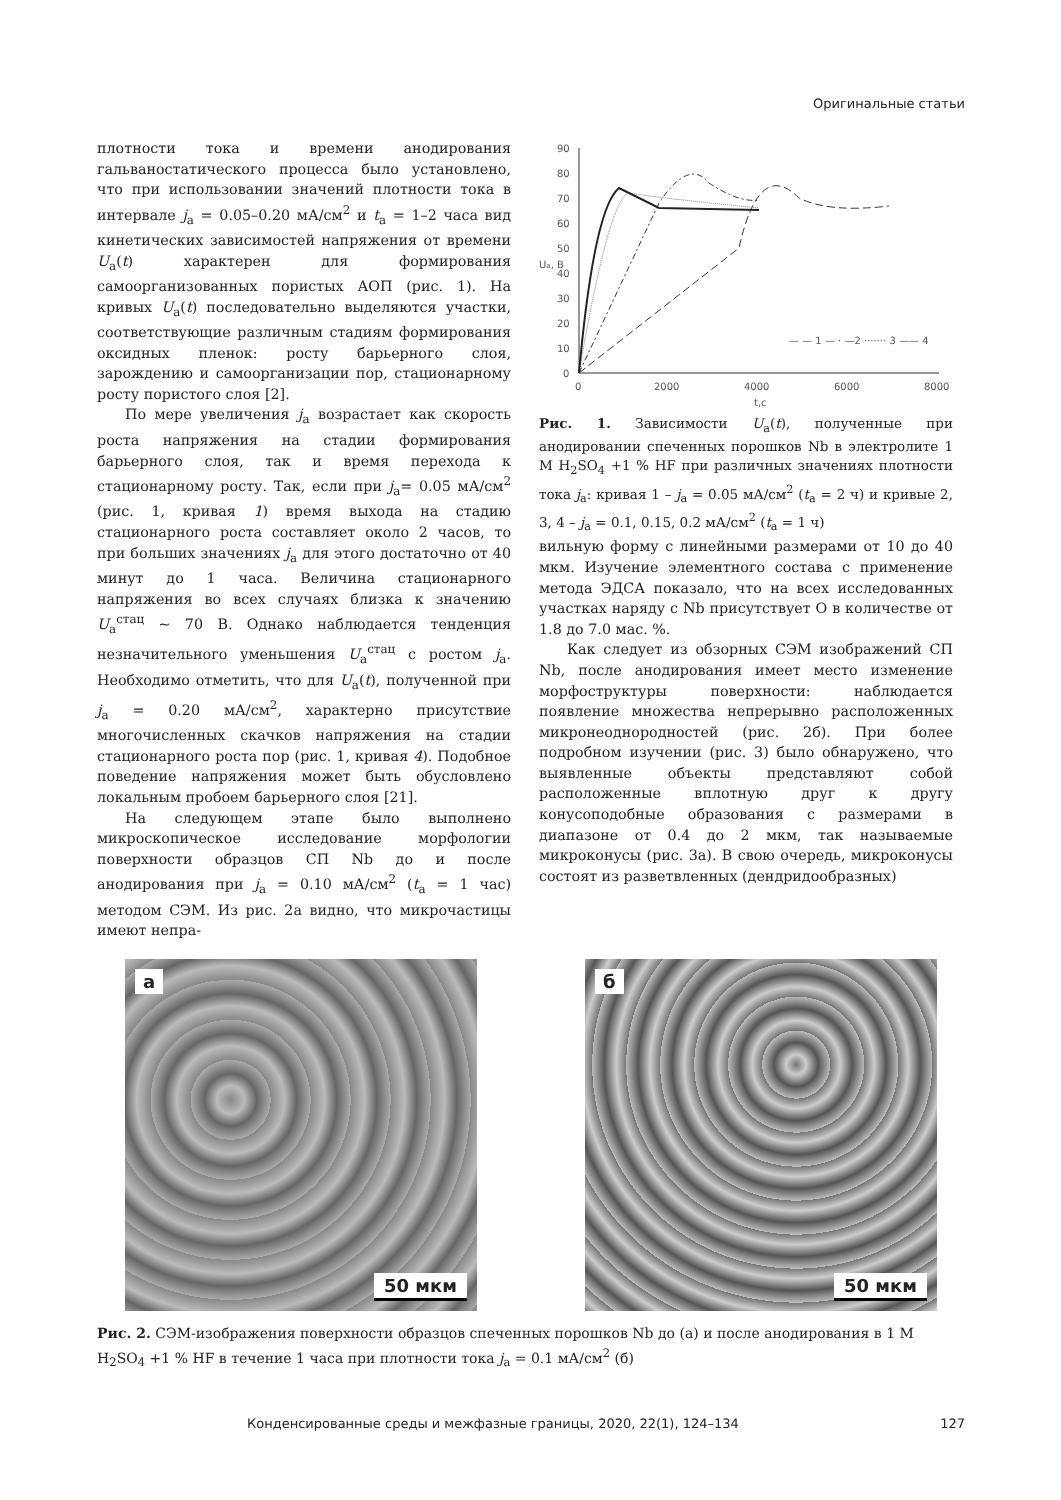Оригинальные статьи
плотности тока и времени анодирования гальваностатического процесса было установлено, что при использовании значений плотности тока в интервале j<sub>а</sub> = 0.05–0.20 мА/см<sup>2</sup> и t<sub>а</sub> = 1–2 часа вид кинетических зависимостей напряжения от времени U<sub>а</sub>(t) характерен для формирования самоорганизованных пористых АОП (рис. 1). На кривых U<sub>а</sub>(t) последовательно выделяются участки, соответствующие различным стадиям формирования оксидных пленок: росту барьерного слоя, зарождению и самоорганизации пор, стационарному росту пористого слоя [2].
По мере увеличения j<sub>а</sub> возрастает как скорость роста напряжения на стадии формирования барьерного слоя, так и время перехода к стационарному росту. Так, если при j<sub>а</sub>= 0.05 мА/см<sup>2</sup> (рис. 1, кривая 1) время выхода на стадию стационарного роста составляет около 2 часов, то при больших значениях j<sub>а</sub> для этого достаточно от 40 минут до 1 часа. Величина стационарного напряжения во всех случаях близка к значению U<sub>а</sub><sup>стац</sup> ~ 70 В. Однако наблюдается тенденция незначительного уменьшения U<sub>а</sub><sup>стац</sup> с ростом j<sub>а</sub>. Необходимо отметить, что для U<sub>а</sub>(t), полученной при j<sub>а</sub> = 0.20 мА/см<sup>2</sup>, характерно присутствие многочисленных скачков напряжения на стадии стационарного роста пор (рис. 1, кривая 4). Подобное поведение напряжения может быть обусловлено локальным пробоем барьерного слоя [21].
На следующем этапе было выполнено микроскопическое исследование морфологии поверхности образцов СП Nb до и после анодирования при j<sub>а</sub> = 0.10 мА/см<sup>2</sup> (t<sub>а</sub> = 1 час) методом СЭМ. Из рис. 2а видно, что микрочастицы имеют непра-
90
80
70
60
50
40
30
20
10
0
0
2000
4000
6000
8000
t,c
Uа, B
— — 1 — · —2 ······· 3 —— 4
Рис. 1. Зависимости U<sub>а</sub>(t), полученные при анодировании спеченных порошков Nb в электролите 1 М H<sub>2</sub>SO<sub>4</sub> +1 % HF при различных значениях плотности тока j<sub>а</sub>: кривая 1 – j<sub>а</sub> = 0.05 мА/см<sup>2</sup> (t<sub>а</sub> = 2 ч) и кривые 2, 3, 4 – j<sub>а</sub> = 0.1, 0.15, 0.2 мА/см<sup>2</sup> (t<sub>а</sub> = 1 ч)
вильную форму с линейными размерами от 10 до 40 мкм. Изучение элементного состава с применение метода ЭДСА показало, что на всех исследованных участках наряду с Nb присутствует О в количестве от 1.8 до 7.0 мас. %.
Как следует из обзорных СЭМ изображений СП Nb, после анодирования имеет место изменение морфоструктуры поверхности: наблюдается появление множества непрерывно расположенных микронеоднородностей (рис. 2б). При более подробном изучении (рис. 3) было обнаружено, что выявленные объекты представляют собой расположенные вплотную друг к другу конусоподобные образования с размерами в диапазоне от 0.4 до 2 мкм, так называемые микроконусы (рис. 3а). В свою очередь, микроконусы состоят из разветвленных (дендридообразных)
а
50 мкм
б
50 мкм
Рис. 2. СЭМ-изображения поверхности образцов спеченных порошков Nb до (а) и после анодирования в 1 М H<sub>2</sub>SO<sub>4</sub> +1 % HF в течение 1 часа при плотности тока j<sub>а</sub> = 0.1 мА/см<sup>2</sup> (б)
Конденсированные среды и межфазные границы, 2020, 22(1), 124–134 127